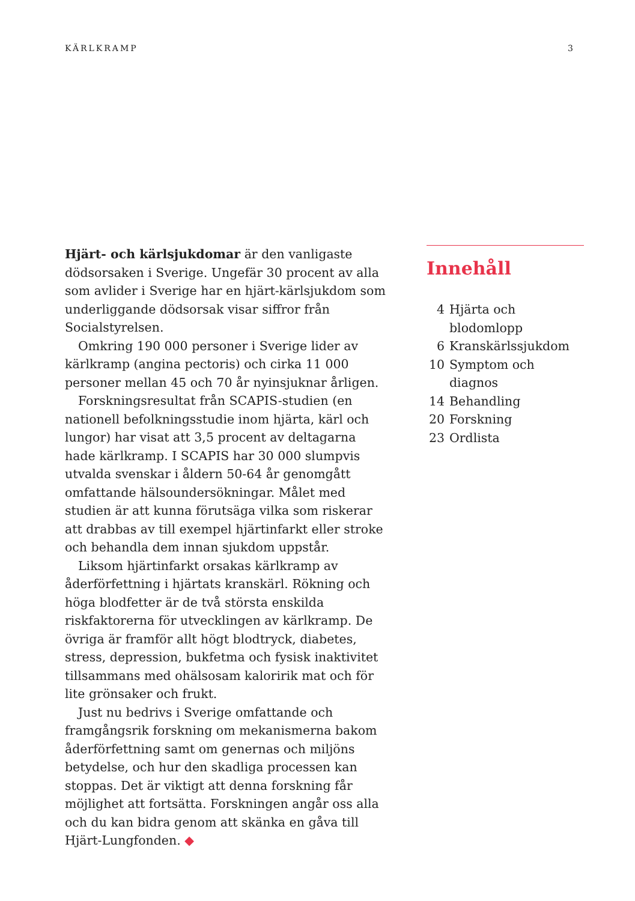KÄRLKRAMP 3
Hjärt- och kärlsjukdomar är den vanligaste dödsorsaken i Sverige. Ungefär 30 procent av alla som avlider i Sverige har en hjärt-kärlsjukdom som underliggande dödsorsak visar siffror från Socialstyrelsen.
Omkring 190 000 personer i Sverige lider av kärlkramp (angina pectoris) och cirka 11 000 personer mellan 45 och 70 år nyinsjuknar årligen.
Forskningsresultat från SCAPIS-studien (en nationell befolkningsstudie inom hjärta, kärl och lungor) har visat att 3,5 procent av deltagarna hade kärlkramp. I SCAPIS har 30 000 slumpvis utvalda svenskar i åldern 50-64 år genomgått omfattande hälsoundersökningar. Målet med studien är att kunna förutsäga vilka som riskerar att drabbas av till exempel hjärtinfarkt eller stroke och behandla dem innan sjukdom uppstår.
Liksom hjärtinfarkt orsakas kärlkramp av åderförfettning i hjärtats kranskärl. Rökning och höga blodfetter är de två största enskilda riskfaktorerna för utvecklingen av kärlkramp. De övriga är framför allt högt blodtryck, diabetes, stress, depression, bukfetma och fysisk inaktivitet tillsammans med ohälsosam kaloririk mat och för lite grönsaker och frukt.
Just nu bedrivs i Sverige omfattande och framgångsrik forskning om mekanismerna bakom åderförfettning samt om genernas och miljöns betydelse, och hur den skadliga processen kan stoppas. Det är viktigt att denna forskning får möjlighet att fortsätta. Forskningen angår oss alla och du kan bidra genom att skänka en gåva till Hjärt-Lungfonden. ◆
Innehåll
4 Hjärta och blodomlopp
6 Kranskärlssjukdom
10 Symptom och diagnos
14 Behandling
20 Forskning
23 Ordlista